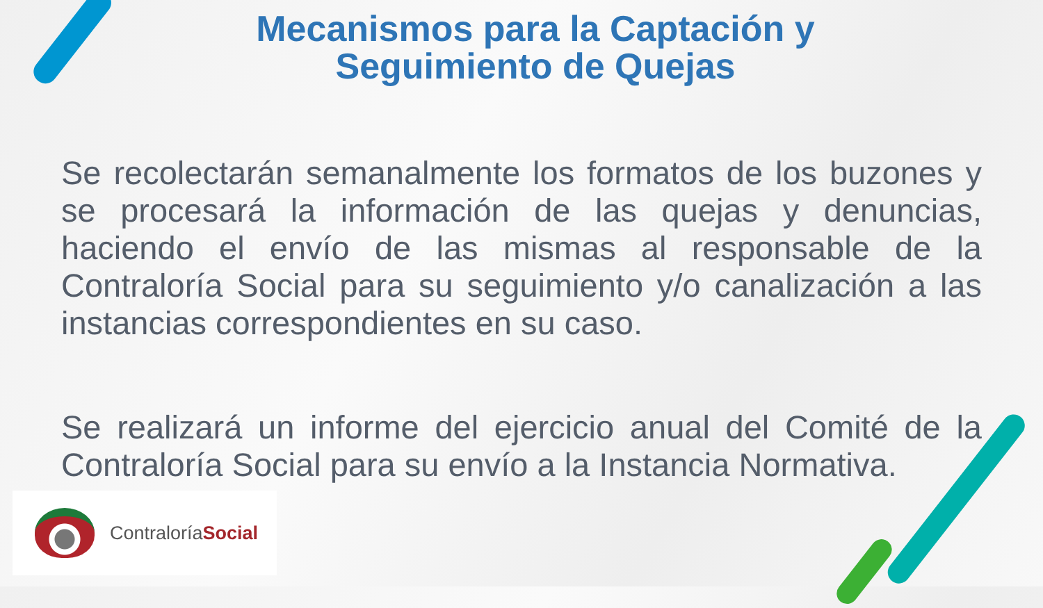Mecanismos para la Captación y Seguimiento de Quejas
Se recolectarán semanalmente los formatos de los buzones y se procesará la información de las quejas y denuncias, haciendo el envío de las mismas al responsable de la Contraloría Social para su seguimiento y/o canalización a las instancias correspondientes en su caso.
Se realizará un informe del ejercicio anual del Comité de la Contraloría Social para su envío a la Instancia Normativa.
ContraloríaSocial